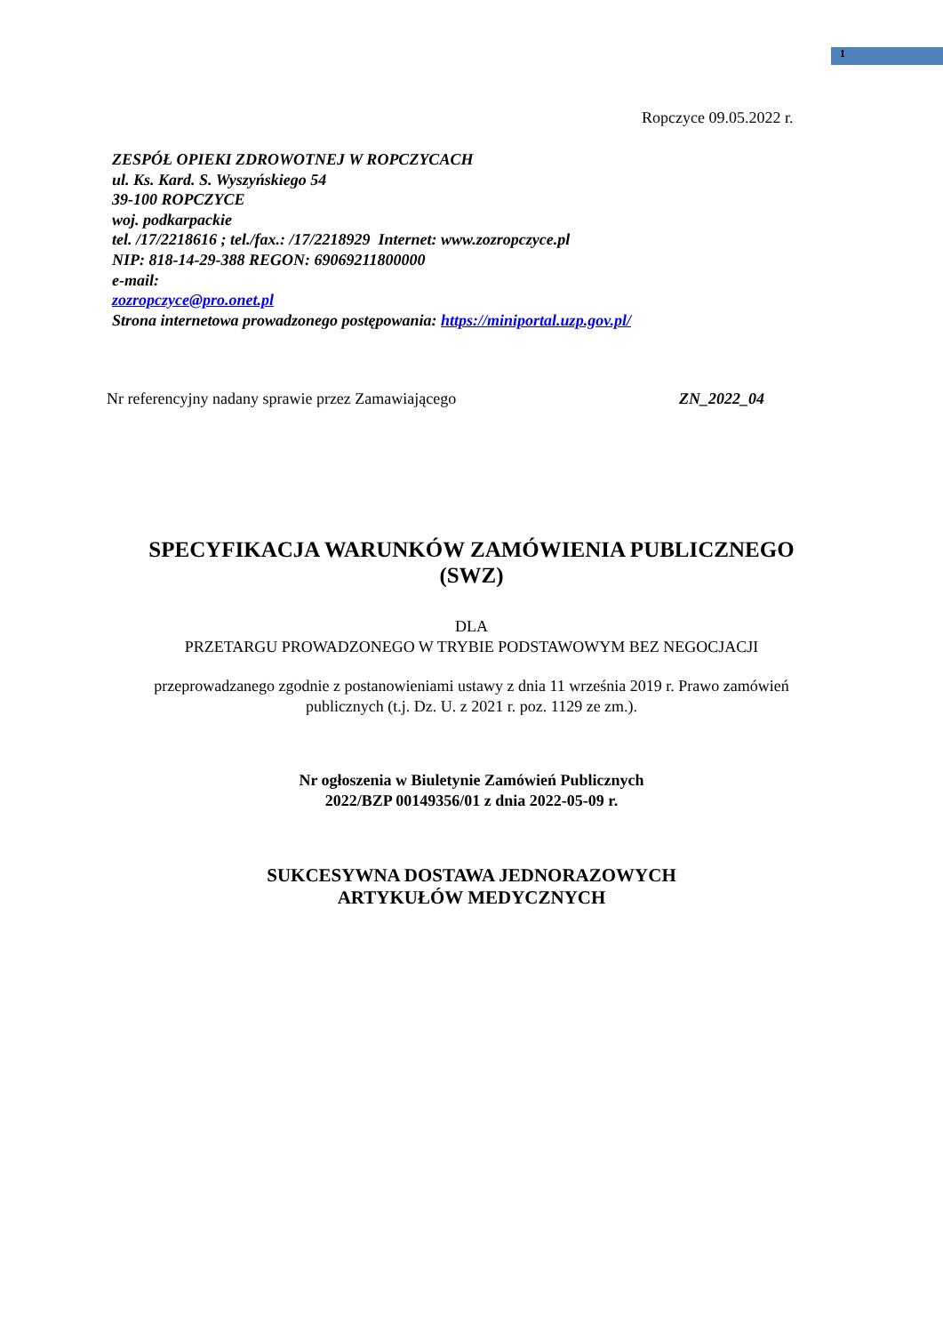1
Ropczyce 09.05.2022 r.
ZESPÓŁ OPIEKI ZDROWOTNEJ W ROPCZYCACH
ul. Ks. Kard. S. Wyszyńskiego 54
39-100 ROPCZYCE
woj. podkarpackie
tel. /17/2218616 ; tel./fax.: /17/2218929 Internet: www.zozropczyce.pl
NIP: 818-14-29-388 REGON: 69069211800000
e-mail:
zozropczyce@pro.onet.pl
Strona internetowa prowadzonego postępowania: https://miniportal.uzp.gov.pl/
Nr referencyjny nadany sprawie przez Zamawiającego ZN_2022_04
SPECYFIKACJA WARUNKÓW ZAMÓWIENIA PUBLICZNEGO
(SWZ)
DLA
PRZETARGU PROWADZONEGO W TRYBIE PODSTAWOWYM BEZ NEGOCJACJI
przeprowadzanego zgodnie z postanowieniami ustawy z dnia 11 września 2019 r. Prawo zamówień
publicznych (t.j. Dz. U. z 2021 r. poz. 1129 ze zm.).
Nr ogłoszenia w Biuletynie Zamówień Publicznych
2022/BZP 00149356/01 z dnia 2022-05-09 r.
SUKCESYWNA DOSTAWA JEDNORAZOWYCH
ARTYKUŁÓW MEDYCZNYCH